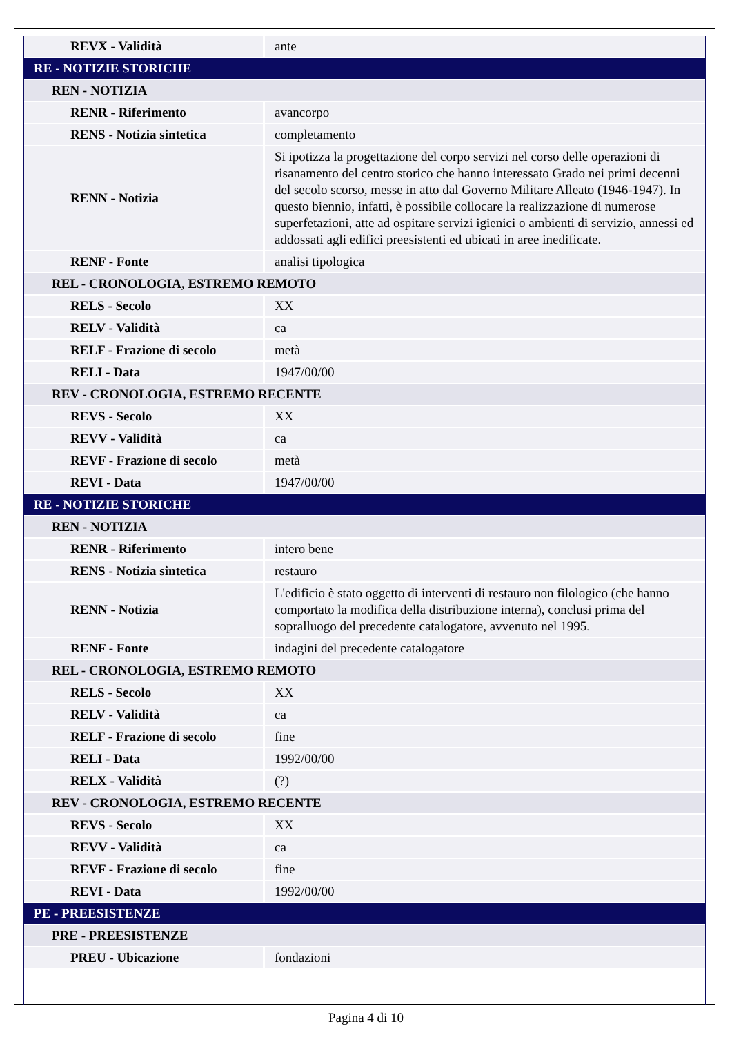| REVX - Validità | ante |
| RE - NOTIZIE STORICHE | |
| REN - NOTIZIA | |
| RENR - Riferimento | avancorpo |
| RENS - Notizia sintetica | completamento |
| RENN - Notizia | Si ipotizza la progettazione del corpo servizi nel corso delle operazioni di risanamento del centro storico che hanno interessato Grado nei primi decenni del secolo scorso, messe in atto dal Governo Militare Alleato (1946-1947). In questo biennio, infatti, è possibile collocare la realizzazione di numerose superfetazioni, atte ad ospitare servizi igienici o ambienti di servizio, annessi ed addossati agli edifici preesistenti ed ubicati in aree inedificate. |
| RENF - Fonte | analisi tipologica |
| REL - CRONOLOGIA, ESTREMO REMOTO | |
| RELS - Secolo | XX |
| RELV - Validità | ca |
| RELF - Frazione di secolo | metà |
| RELI - Data | 1947/00/00 |
| REV - CRONOLOGIA, ESTREMO RECENTE | |
| REVS - Secolo | XX |
| REVV - Validità | ca |
| REVF - Frazione di secolo | metà |
| REVI - Data | 1947/00/00 |
| RE - NOTIZIE STORICHE | |
| REN - NOTIZIA | |
| RENR - Riferimento | intero bene |
| RENS - Notizia sintetica | restauro |
| RENN - Notizia | L'edificio è stato oggetto di interventi di restauro non filologico (che hanno comportato la modifica della distribuzione interna), conclusi prima del sopralluogo del precedente catalogatore, avvenuto nel 1995. |
| RENF - Fonte | indagini del precedente catalogatore |
| REL - CRONOLOGIA, ESTREMO REMOTO | |
| RELS - Secolo | XX |
| RELV - Validità | ca |
| RELF - Frazione di secolo | fine |
| RELI - Data | 1992/00/00 |
| RELX - Validità | (?) |
| REV - CRONOLOGIA, ESTREMO RECENTE | |
| REVS - Secolo | XX |
| REVV - Validità | ca |
| REVF - Frazione di secolo | fine |
| REVI - Data | 1992/00/00 |
| PE - PREESISTENZE | |
| PRE - PREESISTENZE | |
| PREU - Ubicazione | fondazioni |
Pagina 4 di 10